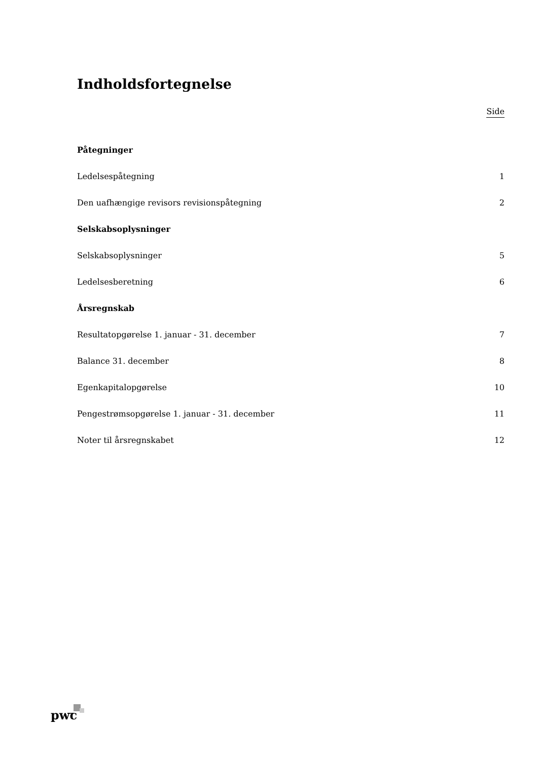Indholdsfortegnelse
Side
Påtegninger
Ledelsespåtegning 1
Den uafhængige revisors revisionspåtegning 2
Selskabsoplysninger
Selskabsoplysninger 5
Ledelsesberetning 6
Årsregnskab
Resultatopgørelse 1. januar - 31. december 7
Balance 31. december 8
Egenkapitalopgørelse 10
Pengestrømsopgørelse 1. januar - 31. december 11
Noter til årsregnskabet 12
pwc